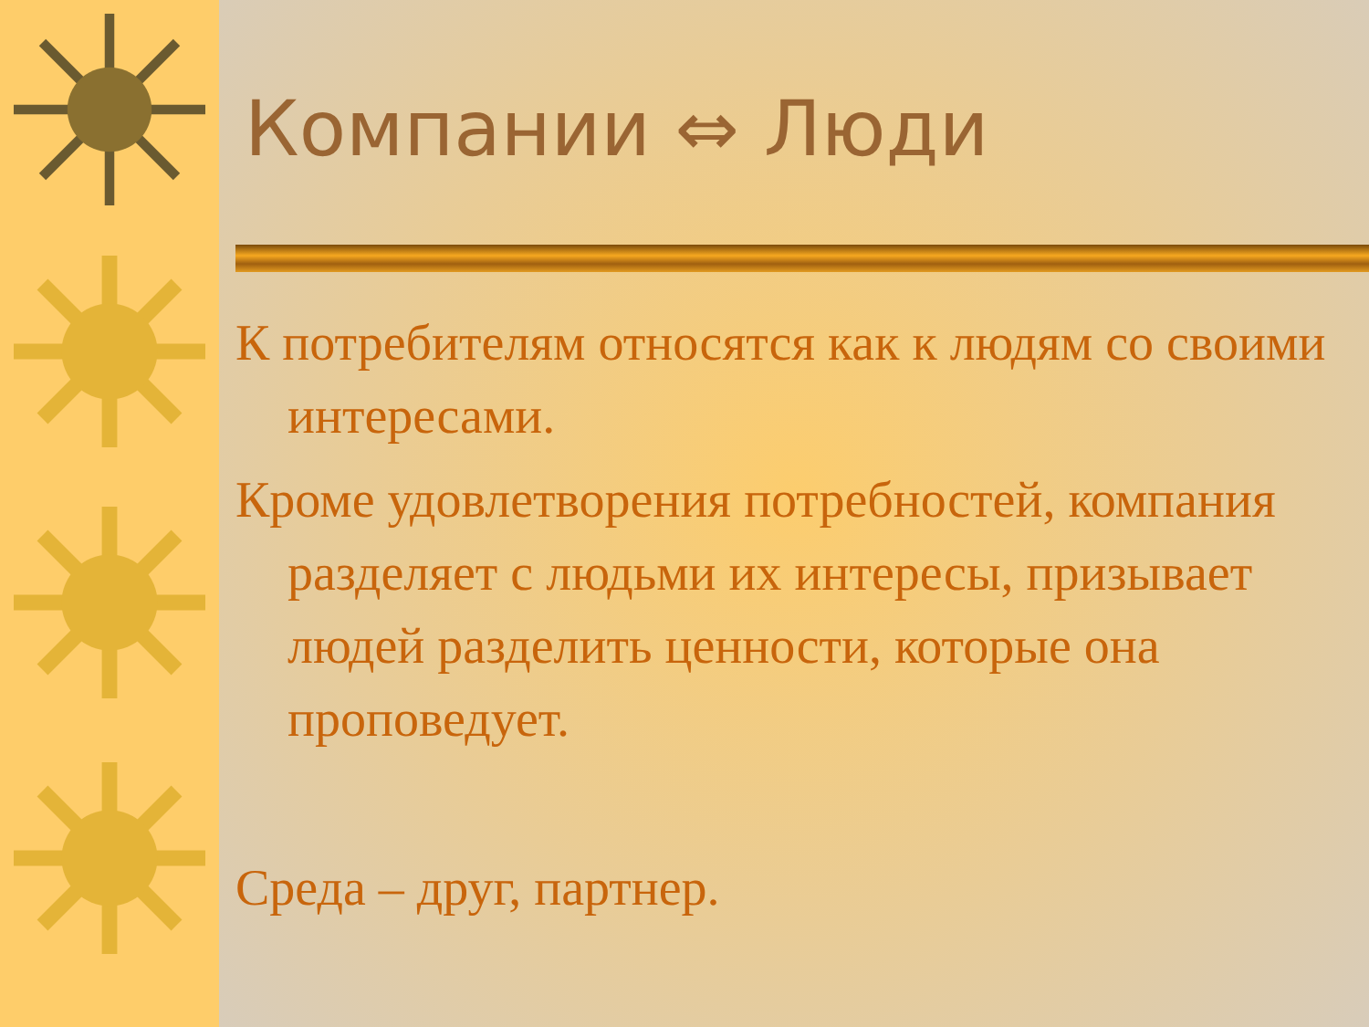Компании ⇔ Люди
К потребителям относятся как к людям со своими интересами.
Кроме удовлетворения потребностей, компания разделяет с людьми их интересы, призывает людей разделить ценности, которые она проповедует.
Среда – друг, партнер.